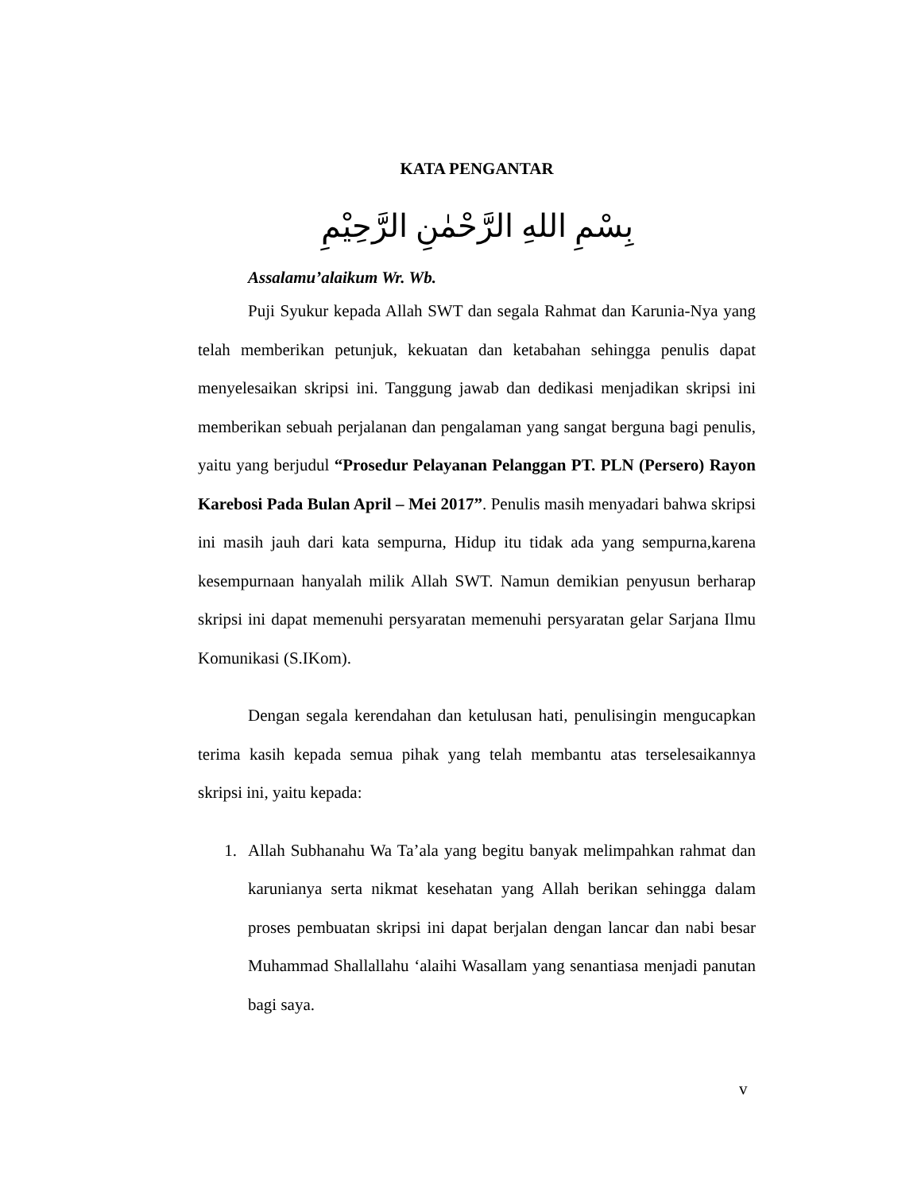KATA PENGANTAR
بِسْمِ اللهِ الرَّحْمٰنِ الرَّحِيْمِ
Assalamu’alaikum Wr. Wb.
Puji Syukur kepada Allah SWT dan segala Rahmat dan Karunia-Nya yang telah memberikan petunjuk, kekuatan dan ketabahan sehingga penulis dapat menyelesaikan skripsi ini. Tanggung jawab dan dedikasi menjadikan skripsi ini memberikan sebuah perjalanan dan pengalaman yang sangat berguna bagi penulis, yaitu yang berjudul “Prosedur Pelayanan Pelanggan PT. PLN (Persero) Rayon Karebosi Pada Bulan April – Mei 2017”. Penulis masih menyadari bahwa skripsi ini masih jauh dari kata sempurna, Hidup itu tidak ada yang sempurna,karena kesempurnaan hanyalah milik Allah SWT. Namun demikian penyusun berharap skripsi ini dapat memenuhi persyaratan memenuhi persyaratan gelar Sarjana Ilmu Komunikasi (S.IKom).
Dengan segala kerendahan dan ketulusan hati, penulisingin mengucapkan terima kasih kepada semua pihak yang telah membantu atas terselesaikannya skripsi ini, yaitu kepada:
1. Allah Subhanahu Wa Ta’ala yang begitu banyak melimpahkan rahmat dan karunianya serta nikmat kesehatan yang Allah berikan sehingga dalam proses pembuatan skripsi ini dapat berjalan dengan lancar dan nabi besar Muhammad Shallallahu ‘alaihi Wasallam yang senantiasa menjadi panutan bagi saya.
v